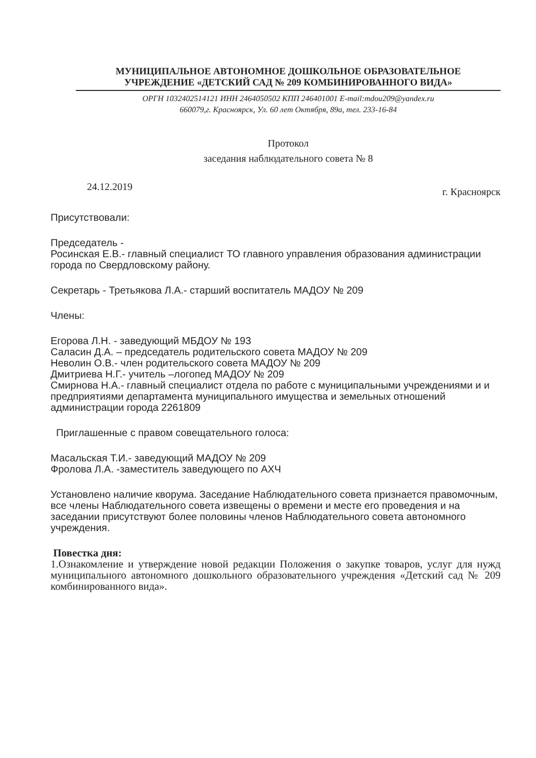МУНИЦИПАЛЬНОЕ АВТОНОМНОЕ ДОШКОЛЬНОЕ ОБРАЗОВАТЕЛЬНОЕ
УЧРЕЖДЕНИЕ «ДЕТСКИЙ САД № 209 КОМБИНИРОВАННОГО ВИДА»
ОРГН 1032402514121 ИНН 2464050502 КПП 246401001 E-mail:mdou209@yandex.ru
660079,г. Красноярск, Ул. 60 лет Октября, 89а, тел. 233-16-84
Протокол
заседания наблюдательного совета № 8
24.12.2019 г. Красноярск
Присутствовали:
Председатель -
Росинская Е.В.- главный специалист ТО главного управления образования администрации города по Свердловскому району.
Секретарь - Третьякова Л.А.- старший воспитатель МАДОУ № 209
Члены:
Егорова Л.Н. - заведующий МБДОУ № 193
Саласин Д.А. – председатель родительского совета МАДОУ № 209
Неволин О.В.- член родительского совета МАДОУ № 209
Дмитриева Н.Г.- учитель –логопед МАДОУ № 209
Смирнова Н.А.- главный специалист отдела по работе с муниципальными учреждениями и и предприятиями департамента муниципального имущества и земельных отношений администрации города 2261809
Приглашенные с правом совещательного голоса:
Масальская Т.И.- заведующий МАДОУ № 209
Фролова Л.А. -заместитель заведующего по АХЧ
Установлено наличие кворума. Заседание Наблюдательного совета признается правомочным, все члены Наблюдательного совета извещены о времени и месте его проведения и на заседании присутствуют более половины членов Наблюдательного совета автономного учреждения.
Повестка дня:
1.Ознакомление и утверждение новой редакции Положения о закупке товаров, услуг для нужд муниципального автономного дошкольного образовательного учреждения «Детский сад № 209 комбинированного вида».